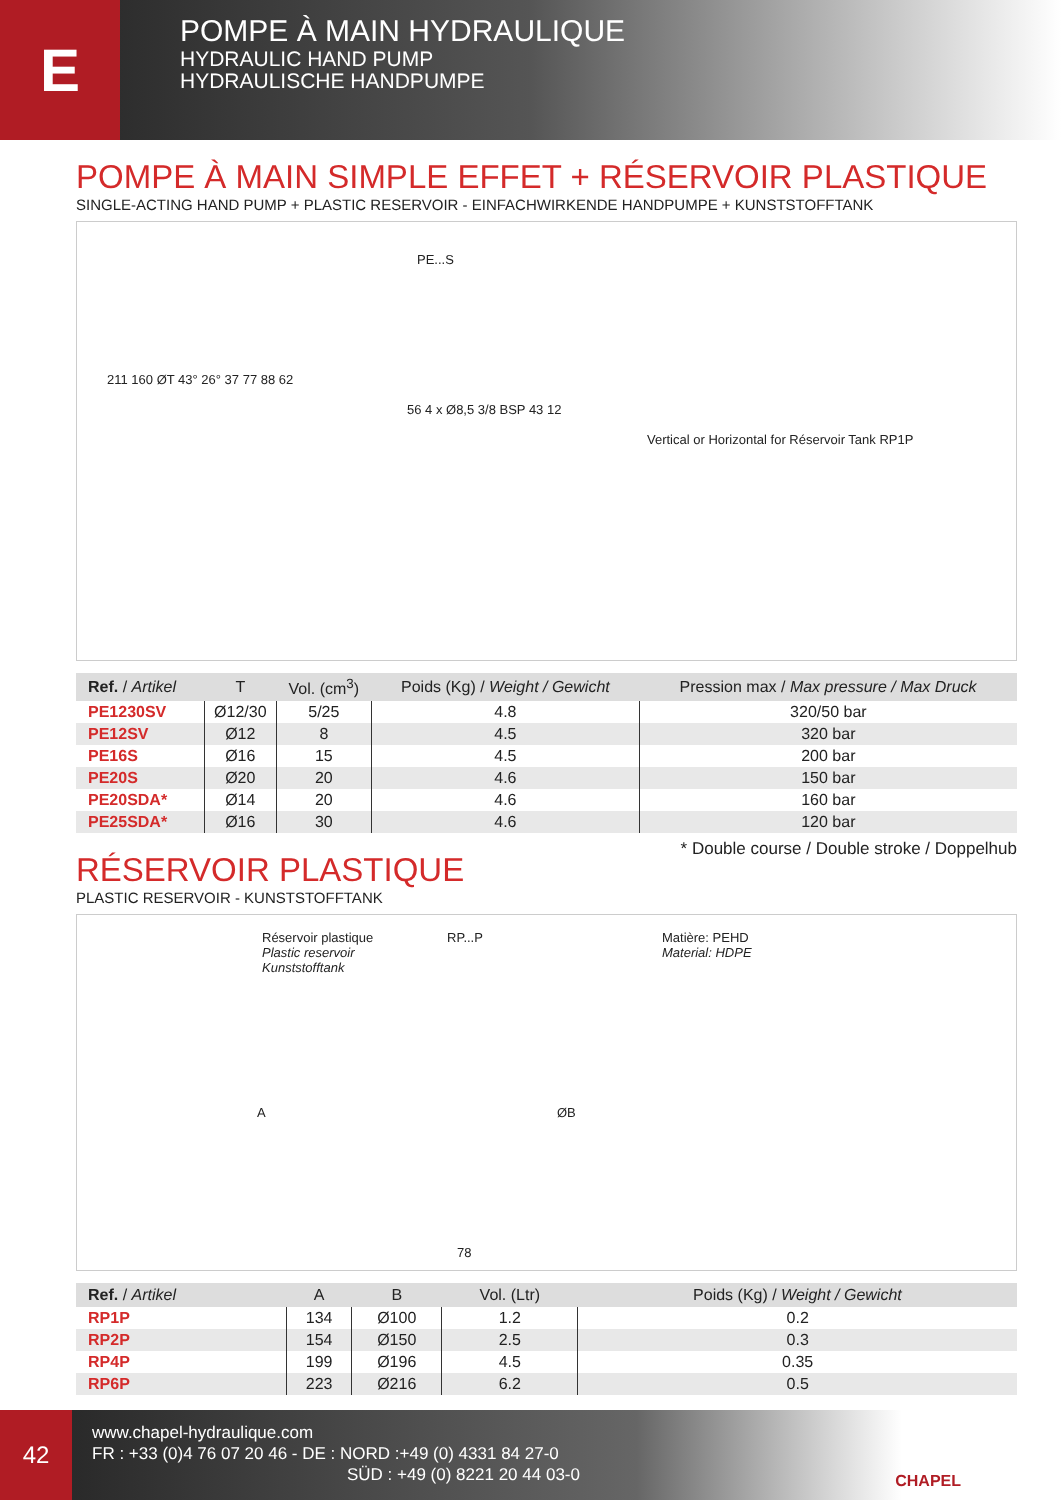E
POMPE À MAIN HYDRAULIQUE
HYDRAULIC HAND PUMP
HYDRAULISCHE HANDPUMPE
POMPE À MAIN SIMPLE EFFET + RÉSERVOIR PLASTIQUE
SINGLE-ACTING HAND PUMP + PLASTIC RESERVOIR - EINFACHWIRKENDE HANDPUMPE + KUNSTSTOFFTANK
PE...S
Vertical or Horizontal for Réservoir Tank RP1P
211 160 ØT 43° 26° 37 77 88 62
56 4 x Ø8,5 3/8 BSP 43 12
| Ref. / Artikel | T | Vol. (cm<sup>3</sup>) | Poids (Kg) / Weight / Gewicht | Pression max / Max pressure / Max Druck |
| --- | --- | --- | --- | --- |
| PE1230SV | Ø12/30 | 5/25 | 4.8 | 320/50 bar |
| PE12SV | Ø12 | 8 | 4.5 | 320 bar |
| PE16S | Ø16 | 15 | 4.5 | 200 bar |
| PE20S | Ø20 | 20 | 4.6 | 150 bar |
| PE20SDA* | Ø14 | 20 | 4.6 | 160 bar |
| PE25SDA* | Ø16 | 30 | 4.6 | 120 bar |
* Double course / Double stroke / Doppelhub
RÉSERVOIR PLASTIQUE
PLASTIC RESERVOIR - KUNSTSTOFFTANK
Réservoir plastique
Plastic reservoir
Kunststofftank
RP...P Matière: PEHD
Material: HDPE
A ØB
78
| Ref. / Artikel | A | B | Vol. (Ltr) | Poids (Kg) / Weight / Gewicht |
| --- | --- | --- | --- | --- |
| RP1P | 134 | Ø100 | 1.2 | 0.2 |
| RP2P | 154 | Ø150 | 2.5 | 0.3 |
| RP4P | 199 | Ø196 | 4.5 | 0.35 |
| RP6P | 223 | Ø216 | 6.2 | 0.5 |
42
www.chapel-hydraulique.com
FR : +33 (0)4 76 07 20 46 - DE : NORD :+49 (0) 4331 84 27-0
SÜD : +49 (0) 8221 20 44 03-0
CHAPEL